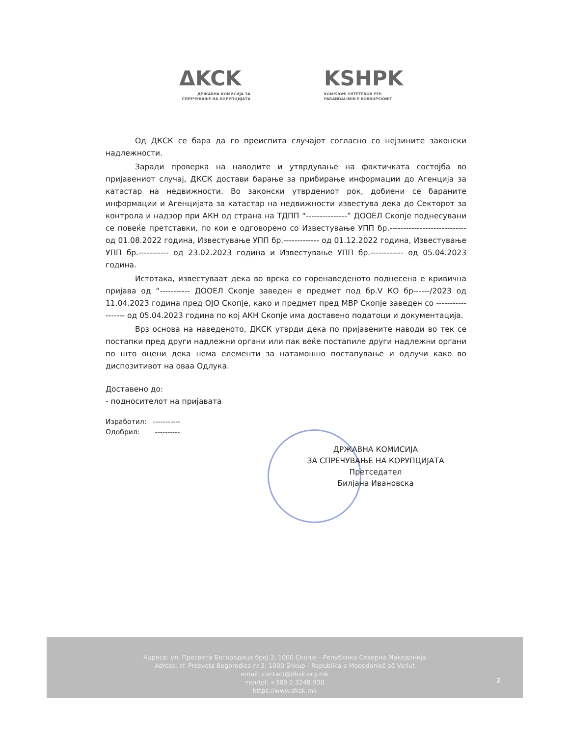ΔKCK KSHPK
ДРЖАВНА КОМИСИЈА ЗА
СПРЕЧУВАЊЕ НА КОРУПЦИЈАТА
KOMISIONI SHTETËROR PËR
PARANDALIMIN E KORRUPSIONIT
Од ДКСК се бара да го преиспита случајот согласно со нејзините законски надлежности.
Заради проверка на наводите и утврдување на фактичката состојба во пријавениот случај, ДКСК достави барање за прибирање информации до Агенција за катастар на недвижности. Во законски утврдениот рок, добиени се бараните информации и Агенцијата за катастар на недвижности известува дека до Секторот за контрола и надзор при АКН од страна на ТДПП “---------------” ДООЕЛ Скопје поднесувани се повеќе претставки, по кои е одговорено со Известување УПП бр.---------------------------- од 01.08.2022 година, Известување УПП бр.------------- од 01.12.2022 година, Известување УПП бр.----------- од 23.02.2023 година и Известување УПП бр.------------ од 05.04.2023 година.
Истотака, известуваат дека во врска со горенаведеното поднесена е кривична пријава од “----------- ДООЕЛ Скопје заведен е предмет под бр.V КО бр------/2023 од 11.04.2023 година пред ОЈО Скопје, како и предмет пред МВР Скопје заведен со ------------------ од 05.04.2023 година по кој АКН Скопје има доставено податоци и документација.
Врз основа на наведеното, ДКСК утврди дека по пријавените наводи во тек се постапки пред други надлежни органи или пак веќе постапиле други надлежни органи по што оцени дека нема елементи за натамошно постапување и одлучи како во диспозитивот на оваа Одлука.
Доставено до:
- подносителот на пријавата
Изработил: -----------
Одобрил: ----------
ДРЖАВНА КОМИСИЈА
ЗА СПРЕЧУВАЊЕ НА КОРУПЦИЈАТА
Претседател
Билјана Ивановска
Адреса: ул. Пресвета Богородица број 3, 1000 Скопје - Република Северна Македонија
Adresa: rr. Presveta Bogorodica nr.3, 1000 Shkup - Republika e Maqedonisë së Veriut
email: contact@dksk.org.mk
тел/tel: +389 2 3248 930
https://www.dksk.mk
2